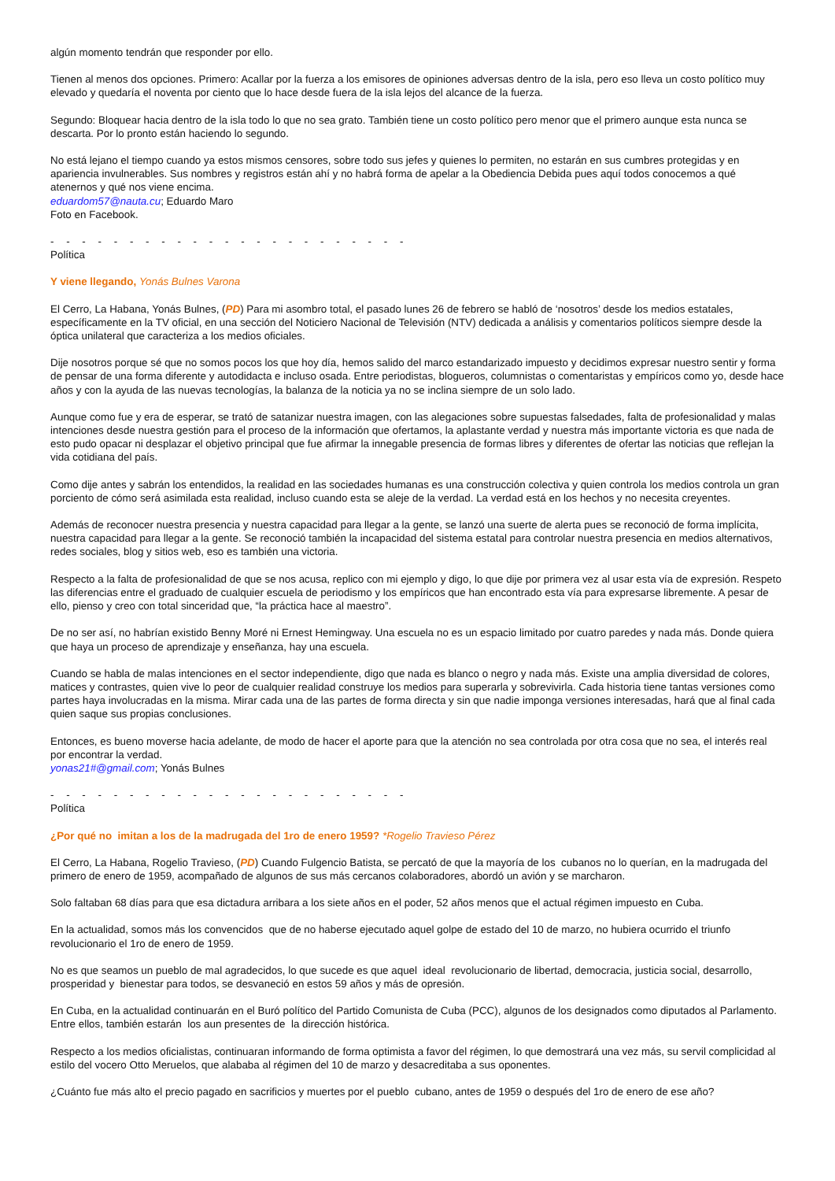algún momento tendrán que responder por ello.
Tienen al menos dos opciones. Primero: Acallar por la fuerza a los emisores de opiniones adversas dentro de la isla, pero eso lleva un costo político muy elevado y quedaría el noventa por ciento que lo hace desde fuera de la isla lejos del alcance de la fuerza.
Segundo: Bloquear hacia dentro de la isla todo lo que no sea grato. También tiene un costo político pero menor que el primero aunque esta nunca se descarta. Por lo pronto están haciendo lo segundo.
No está lejano el tiempo cuando ya estos mismos censores, sobre todo sus jefes y quienes lo permiten, no estarán en sus cumbres protegidas y en apariencia invulnerables. Sus nombres y registros están ahí y no habrá forma de apelar a la Obediencia Debida pues aquí todos conocemos a qué atenernos y qué nos viene encima.
eduardom57@nauta.cu; Eduardo Maro
Foto en Facebook.
- - - - - - - - - - - - - - - - - - - - - - -
Política
Y viene llegando, Yonás Bulnes Varona
El Cerro, La Habana, Yonás Bulnes, (PD) Para mi asombro total, el pasado lunes 26 de febrero se habló de ‘nosotros’ desde los medios estatales, específicamente en la TV oficial, en una sección del Noticiero Nacional de Televisión (NTV) dedicada a análisis y comentarios políticos siempre desde la óptica unilateral que caracteriza a los medios oficiales.
Dije nosotros porque sé que no somos pocos los que hoy día, hemos salido del marco estandarizado impuesto y decidimos expresar nuestro sentir y forma de pensar de una forma diferente y autodidacta e incluso osada. Entre periodistas, blogueros, columnistas o comentaristas y empíricos como yo, desde hace años y con la ayuda de las nuevas tecnologías, la balanza de la noticia ya no se inclina siempre de un solo lado.
Aunque como fue y era de esperar, se trató de satanizar nuestra imagen, con las alegaciones sobre supuestas falsedades, falta de profesionalidad y malas intenciones desde nuestra gestión para el proceso de la información que ofertamos, la aplastante verdad y nuestra más importante victoria es que nada de esto pudo opacar ni desplazar el objetivo principal que fue afirmar la innegable presencia de formas libres y diferentes de ofertar las noticias que reflejan la vida cotidiana del país.
Como dije antes y sabrán los entendidos, la realidad en las sociedades humanas es una construcción colectiva y quien controla los medios controla un gran porciento de cómo será asimilada esta realidad, incluso cuando esta se aleje de la verdad. La verdad está en los hechos y no necesita creyentes.
Además de reconocer nuestra presencia y nuestra capacidad para llegar a la gente, se lanzó una suerte de alerta pues se reconoció de forma implícita, nuestra capacidad para llegar a la gente. Se reconoció también la incapacidad del sistema estatal para controlar nuestra presencia en medios alternativos, redes sociales, blog y sitios web, eso es también una victoria.
Respecto a la falta de profesionalidad de que se nos acusa, replico con mi ejemplo y digo, lo que dije por primera vez al usar esta vía de expresión. Respeto las diferencias entre el graduado de cualquier escuela de periodismo y los empíricos que han encontrado esta vía para expresarse libremente. A pesar de ello, pienso y creo con total sinceridad que, “la práctica hace al maestro”.
De no ser así, no habrían existido Benny Moré ni Ernest Hemingway. Una escuela no es un espacio limitado por cuatro paredes y nada más. Donde quiera que haya un proceso de aprendizaje y enseñanza, hay una escuela.
Cuando se habla de malas intenciones en el sector independiente, digo que nada es blanco o negro y nada más. Existe una amplia diversidad de colores, matices y contrastes, quien vive lo peor de cualquier realidad construye los medios para superarla y sobrevivirla. Cada historia tiene tantas versiones como partes haya involucradas en la misma. Mirar cada una de las partes de forma directa y sin que nadie imponga versiones interesadas, hará que al final cada quien saque sus propias conclusiones.
Entonces, es bueno moverse hacia adelante, de modo de hacer el aporte para que la atención no sea controlada por otra cosa que no sea, el interés real por encontrar la verdad.
yonas21#@gmail.com; Yonás Bulnes
- - - - - - - - - - - - - - - - - - - - - - -
Política
¿Por qué no imitan a los de la madrugada del 1ro de enero 1959? *Rogelio Travieso Pérez
El Cerro, La Habana, Rogelio Travieso, (PD) Cuando Fulgencio Batista, se percató de que la mayoría de los cubanos no lo querían, en la madrugada del primero de enero de 1959, acompañado de algunos de sus más cercanos colaboradores, abordó un avión y se marcharon.
Solo faltaban 68 días para que esa dictadura arribara a los siete años en el poder, 52 años menos que el actual régimen impuesto en Cuba.
En la actualidad, somos más los convencidos que de no haberse ejecutado aquel golpe de estado del 10 de marzo, no hubiera ocurrido el triunfo revolucionario el 1ro de enero de 1959.
No es que seamos un pueblo de mal agradecidos, lo que sucede es que aquel ideal revolucionario de libertad, democracia, justicia social, desarrollo, prosperidad y bienestar para todos, se desvaneció en estos 59 años y más de opresión.
En Cuba, en la actualidad continuarán en el Buró político del Partido Comunista de Cuba (PCC), algunos de los designados como diputados al Parlamento. Entre ellos, también estarán los aun presentes de la dirección histórica.
Respecto a los medios oficialistas, continuaran informando de forma optimista a favor del régimen, lo que demostrará una vez más, su servil complicidad al estilo del vocero Otto Meruelos, que alababa al régimen del 10 de marzo y desacreditaba a sus oponentes.
¿Cuánto fue más alto el precio pagado en sacrificios y muertes por el pueblo cubano, antes de 1959 o después del 1ro de enero de ese año?